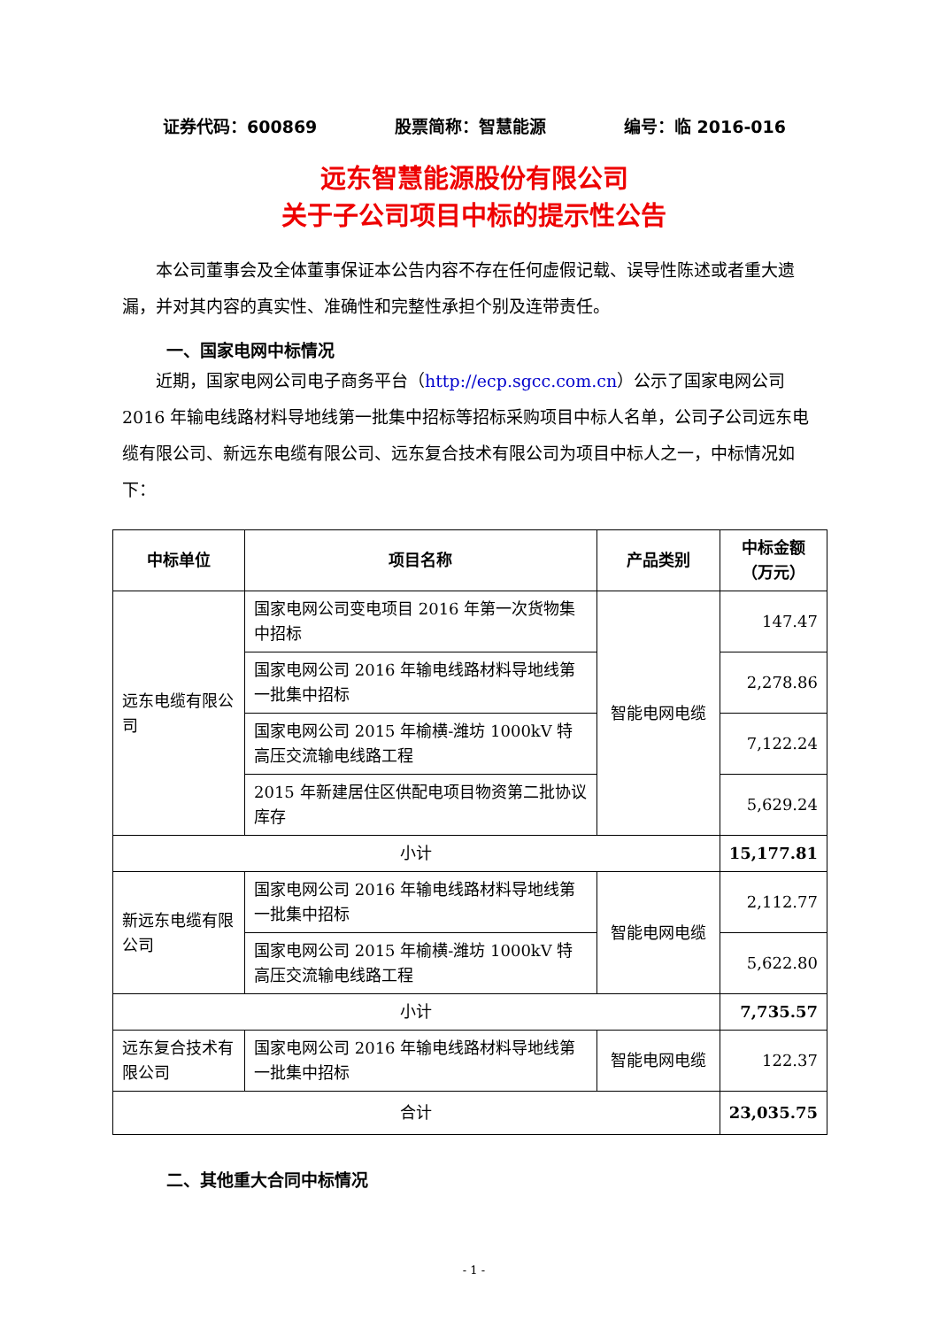证券代码：600869 股票简称：智慧能源 编号：临 2016-016
远东智慧能源股份有限公司
关于子公司项目中标的提示性公告
本公司董事会及全体董事保证本公告内容不存在任何虚假记载、误导性陈述或者重大遗漏，并对其内容的真实性、准确性和完整性承担个别及连带责任。
一、国家电网中标情况
近期，国家电网公司电子商务平台（http://ecp.sgcc.com.cn）公示了国家电网公司 2016 年输电线路材料导地线第一批集中招标等招标采购项目中标人名单，公司子公司远东电缆有限公司、新远东电缆有限公司、远东复合技术有限公司为项目中标人之一，中标情况如下：
| 中标单位 | 项目名称 | 产品类别 | 中标金额（万元） |
| --- | --- | --- | --- |
| 远东电缆有限公司 | 国家电网公司变电项目 2016 年第一次货物集中招标 | 智能电网电缆 | 147.47 |
| | 国家电网公司 2016 年输电线路材料导地线第一批集中招标 | | 2,278.86 |
| | 国家电网公司 2015 年榆横-潍坊 1000kV 特高压交流输电线路工程 | | 7,122.24 |
| | 2015 年新建居住区供配电项目物资第二批协议库存 | | 5,629.24 |
| 小计 | | | 15,177.81 |
| 新远东电缆有限公司 | 国家电网公司 2016 年输电线路材料导地线第一批集中招标 | 智能电网电缆 | 2,112.77 |
| | 国家电网公司 2015 年榆横-潍坊 1000kV 特高压交流输电线路工程 | | 5,622.80 |
| 小计 | | | 7,735.57 |
| 远东复合技术有限公司 | 国家电网公司 2016 年输电线路材料导地线第一批集中招标 | 智能电网电缆 | 122.37 |
| 合计 | | | 23,035.75 |
二、其他重大合同中标情况
- 1 -